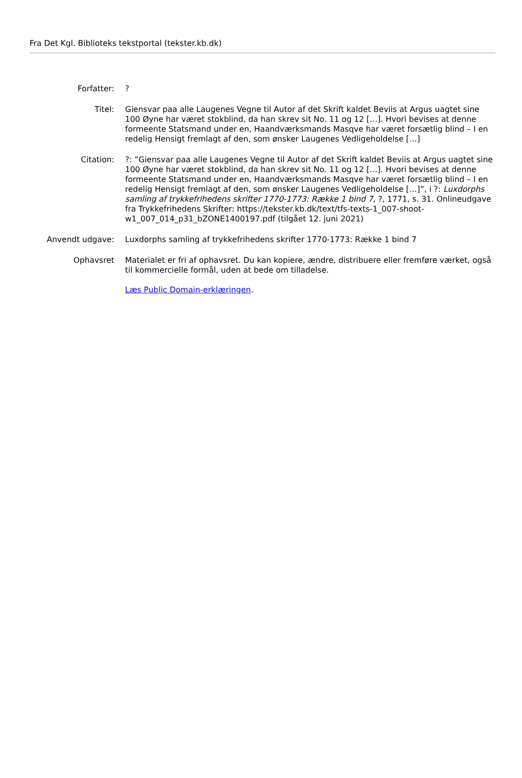Fra Det Kgl. Biblioteks tekstportal (tekster.kb.dk)
| Forfatter: | ? |
| Titel: | Giensvar paa alle Laugenes Vegne til Autor af det Skrift kaldet Beviis at Argus uagtet sine 100 Øyne har været stokblind, da han skrev sit No. 11 og 12 […]. Hvori bevises at denne formeente Statsmand under en, Haandværksmands Masqve har været forsætlig blind – I en redelig Hensigt fremlagt af den, som ønsker Laugenes Vedligeholdelse […] |
| Citation: | ?: ”Giensvar paa alle Laugenes Vegne til Autor af det Skrift kaldet Beviis at Argus uagtet sine 100 Øyne har været stokblind, da han skrev sit No. 11 og 12 […]. Hvori bevises at denne formeente Statsmand under en, Haandværksmands Masqve har været forsætlig blind – I en redelig Hensigt fremlagt af den, som ønsker Laugenes Vedligeholdelse […]”, i ?: Luxdorphs samling af trykkefrihedens skrifter 1770-1773: Række 1 bind 7 , ?, 1771, s. 31. Onlineudgave fra Trykkefrihedens Skrifter: https://tekster.kb.dk/text/tfs-texts-1_007-shoot-w1_007_014_p31_bZONE1400197.pdf (tilgået 12. juni 2021) |
| Anvendt udgave: | Luxdorphs samling af trykkefrihedens skrifter 1770-1773: Række 1 bind 7 |
| Ophavsret | Materialet er fri af ophavsret. Du kan kopiere, ændre, distribuere eller fremføre værket, også til kommercielle formål, uden at bede om tilladelse. Læs Public Domain-erklæringen . |